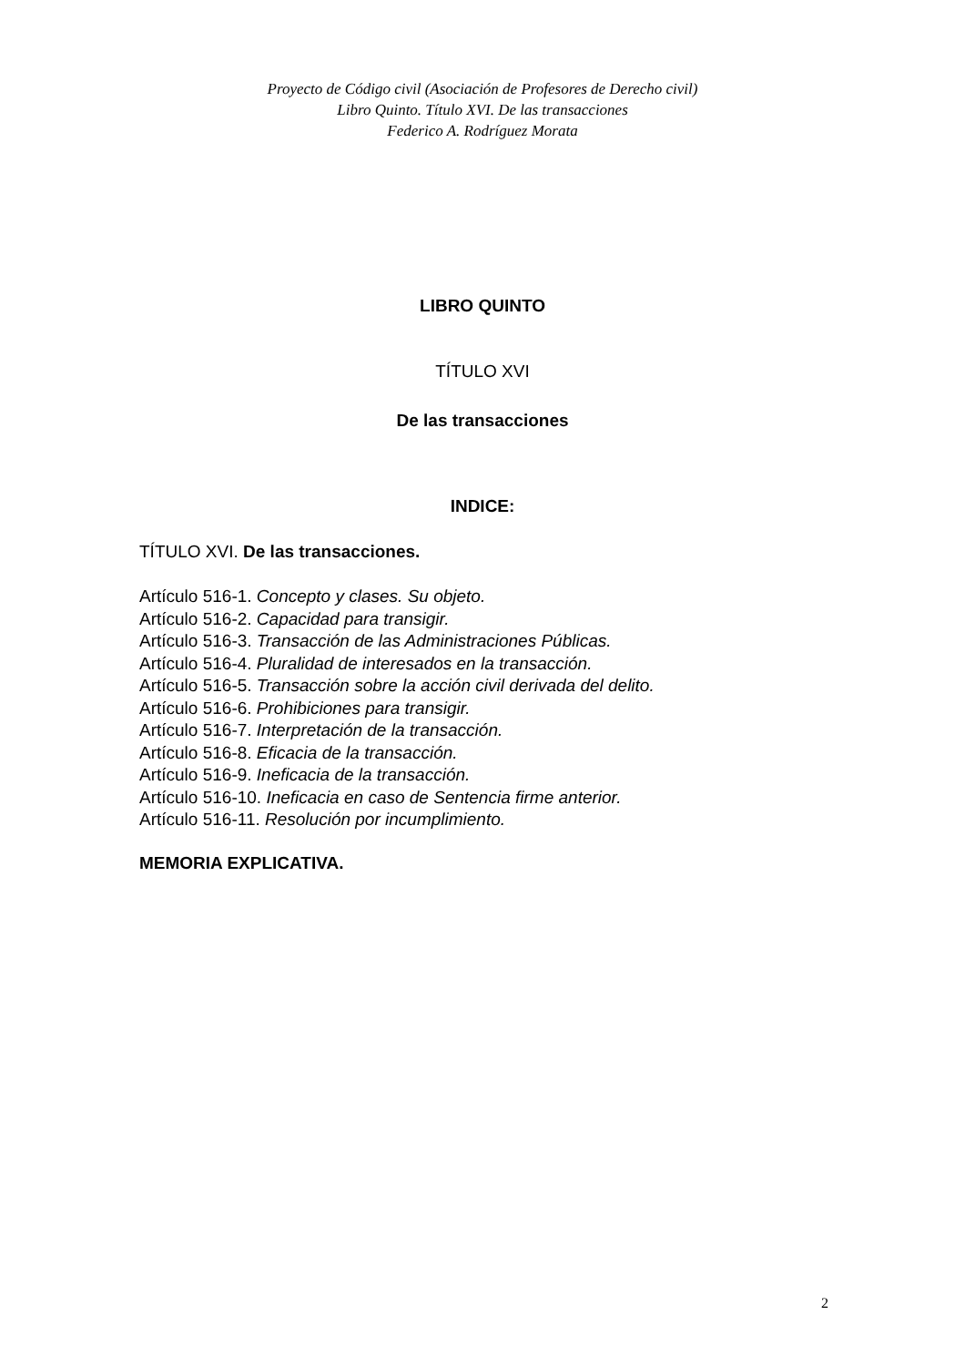Proyecto de Código civil (Asociación de Profesores de Derecho civil)
Libro Quinto. Título XVI. De las transacciones
Federico A. Rodríguez Morata
LIBRO QUINTO
TÍTULO XVI
De las transacciones
INDICE:
TÍTULO XVI. De las transacciones.
Artículo 516-1. Concepto y clases. Su objeto.
Artículo 516-2. Capacidad para transigir.
Artículo 516-3. Transacción de las Administraciones Públicas.
Artículo 516-4. Pluralidad de interesados en la transacción.
Artículo 516-5. Transacción sobre la acción civil derivada del delito.
Artículo 516-6. Prohibiciones para transigir.
Artículo 516-7. Interpretación de la transacción.
Artículo 516-8. Eficacia de la transacción.
Artículo 516-9. Ineficacia de la transacción.
Artículo 516-10. Ineficacia en caso de Sentencia firme anterior.
Artículo 516-11. Resolución por incumplimiento.
MEMORIA EXPLICATIVA.
2